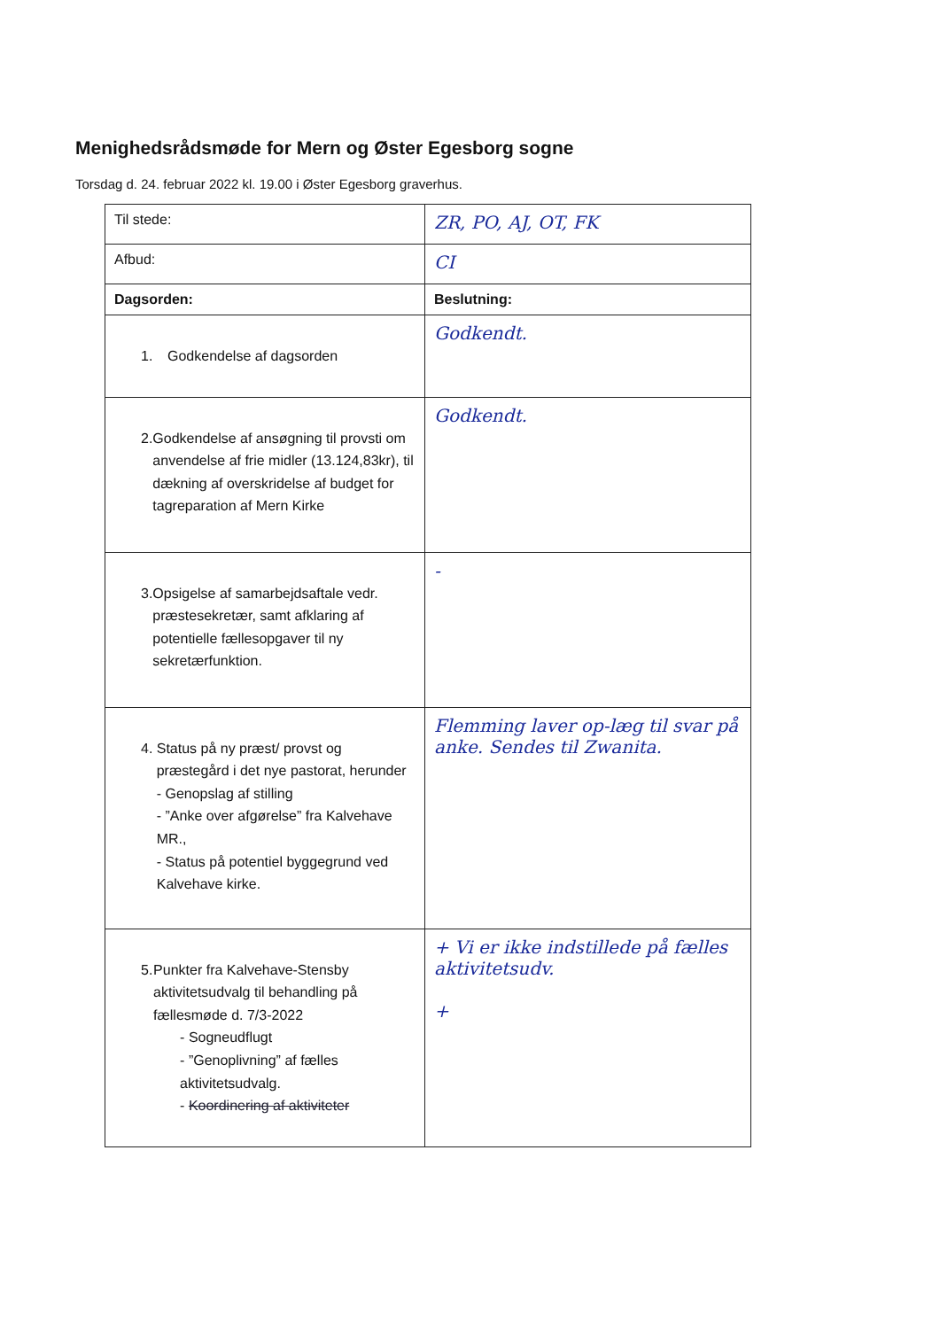Menighedsrådsmøde for Mern og Øster Egesborg sogne
Torsdag d. 24. februar 2022 kl. 19.00 i Øster Egesborg graverhus.
| Til stede: | ZR, PO, AJ, OT, FK |
| Afbud: | CI |
| Dagsorden: | Beslutning: |
| 1. Godkendelse af dagsorden | Godkendt. |
| 2. Godkendelse af ansøgning til provsti om anvendelse af frie midler (13.124,83kr), til dækning af overskridelse af budget for tagreparation af Mern Kirke | Godkendt. |
| 3. Opsigelse af samarbejdsaftale vedr. præstesekretær, samt afklaring af potentielle fællesopgaver til ny sekretærfunktion. | - |
| 4. Status på ny præst/ provst og præstegård i det nye pastorat, herunder - Genopslag af stilling - ”Anke over afgørelse” fra Kalvehave MR., - Status på potentiel byggegrund ved Kalvehave kirke. | Flemming laver op-læg til svar på anke. Sendes til Zwanita. |
| 5. Punkter fra Kalvehave-Stensby aktivitetsudvalg til behandling på fællesmøde d. 7/3-2022 - Sogneudflugt - ”Genoplivning” af fælles aktivitetsudvalg. - Koordinering af aktiviteter | + Vi er ikke indstillede på fælles aktivitetsudv. + |